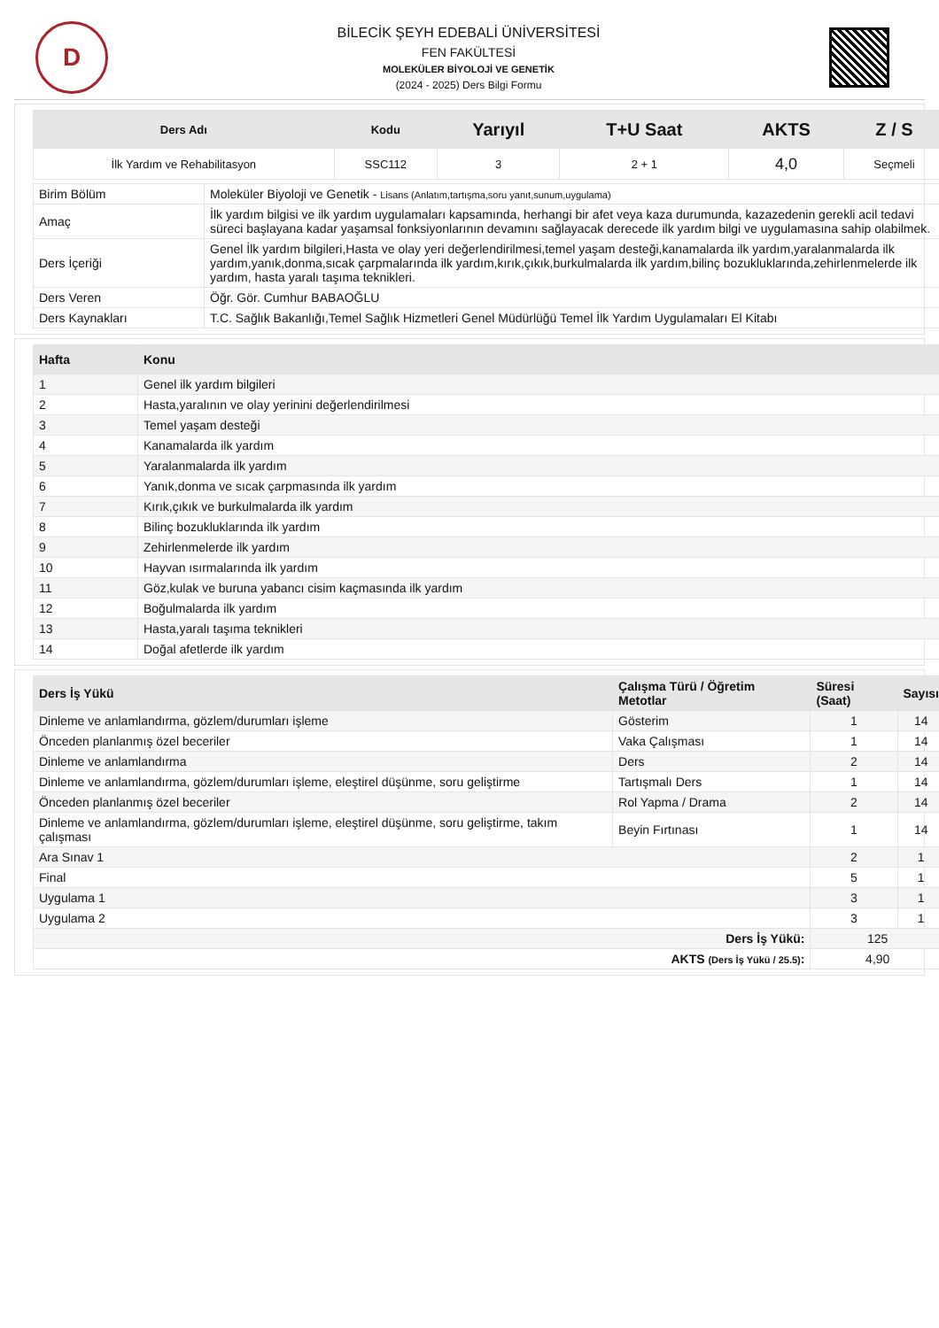D
BİLECİK ŞEYH EDEBALİ ÜNİVERSİTESİ
FEN FAKÜLTESİ
MOLEKÜLER BİYOLOJİ VE GENETİK
(2024 - 2025) Ders Bilgi Formu
| Ders Adı | Kodu | Yarıyıl | T+U Saat | AKTS | Z / S |
| --- | --- | --- | --- | --- | --- |
| İlk Yardım ve Rehabilitasyon | SSC112 | 3 | 2 + 1 | 4,0 | Seçmeli |
| Birim Bölüm | Moleküler Biyoloji ve Genetik - Lisans (Anlatım,tartışma,soru yanıt,sunum,uygulama) |
| Amaç | İlk yardım bilgisi ve ilk yardım uygulamaları kapsamında, herhangi bir afet veya kaza durumunda, kazazedenin gerekli acil tedavi süreci başlayana kadar yaşamsal fonksiyonlarının devamını sağlayacak derecede ilk yardım bilgi ve uygulamasına sahip olabilmek. |
| Ders İçeriği | Genel İlk yardım bilgileri,Hasta ve olay yeri değerlendirilmesi,temel yaşam desteği,kanamalarda ilk yardım,yaralanmalarda ilk yardım,yanık,donma,sıcak çarpmalarında ilk yardım,kırık,çıkık,burkulmalarda ilk yardım,bilinç bozukluklarında,zehirlenmelerde ilk yardım, hasta yaralı taşıma teknikleri. |
| Ders Veren | Öğr. Gör. Cumhur BABAOĞLU |
| Ders Kaynakları | T.C. Sağlık Bakanlığı,Temel Sağlık Hizmetleri Genel Müdürlüğü Temel İlk Yardım Uygulamaları El Kitabı |
| Hafta | Konu |
| --- | --- |
| 1 | Genel ilk yardım bilgileri |
| 2 | Hasta,yaralının ve olay yerinini değerlendirilmesi |
| 3 | Temel yaşam desteği |
| 4 | Kanamalarda ilk yardım |
| 5 | Yaralanmalarda ilk yardım |
| 6 | Yanık,donma ve sıcak çarpmasında ilk yardım |
| 7 | Kırık,çıkık ve burkulmalarda ilk yardım |
| 8 | Bilinç bozukluklarında ilk yardım |
| 9 | Zehirlenmelerde ilk yardım |
| 10 | Hayvan ısırmalarında ilk yardım |
| 11 | Göz,kulak ve buruna yabancı cisim kaçmasında ilk yardım |
| 12 | Boğulmalarda ilk yardım |
| 13 | Hasta,yaralı taşıma teknikleri |
| 14 | Doğal afetlerde ilk yardım |
| Ders İş Yükü | Çalışma Türü / Öğretim Metotlar | Süresi (Saat) | Sayısı |
| --- | --- | --- | --- |
| Dinleme ve anlamlandırma, gözlem/durumları işleme | Gösterim | 1 | 14 |
| Önceden planlanmış özel beceriler | Vaka Çalışması | 1 | 14 |
| Dinleme ve anlamlandırma | Ders | 2 | 14 |
| Dinleme ve anlamlandırma, gözlem/durumları işleme, eleştirel düşünme, soru geliştirme | Tartışmalı Ders | 1 | 14 |
| Önceden planlanmış özel beceriler | Rol Yapma / Drama | 2 | 14 |
| Dinleme ve anlamlandırma, gözlem/durumları işleme, eleştirel düşünme, soru geliştirme, takım çalışması | Beyin Fırtınası | 1 | 14 |
| Ara Sınav 1 | | 2 | 1 |
| Final | | 5 | 1 |
| Uygulama 1 | | 3 | 1 |
| Uygulama 2 | | 3 | 1 |
| Ders İş Yükü: | | 125 | |
| AKTS (Ders İş Yükü / 25.5) : | | 4,90 | |